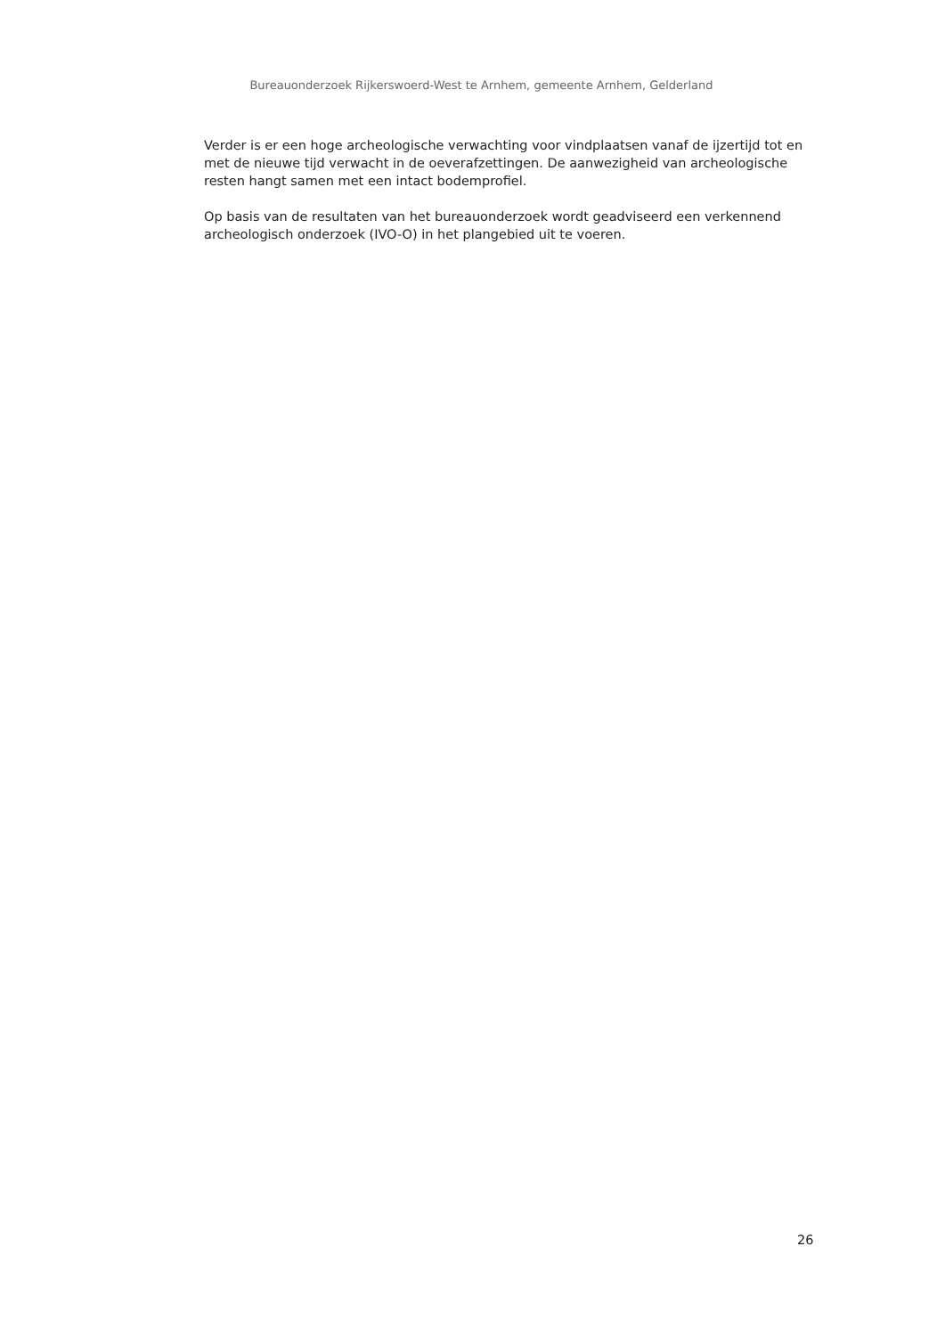Bureauonderzoek Rijkerswoerd-West te Arnhem, gemeente Arnhem, Gelderland
Verder is er een hoge archeologische verwachting voor vindplaatsen vanaf de ijzertijd tot en met de nieuwe tijd verwacht in de oeverafzettingen. De aanwezigheid van archeologische resten hangt samen met een intact bodemprofiel.
Op basis van de resultaten van het bureauonderzoek wordt geadviseerd een verkennend archeologisch onderzoek (IVO-O) in het plangebied uit te voeren.
26